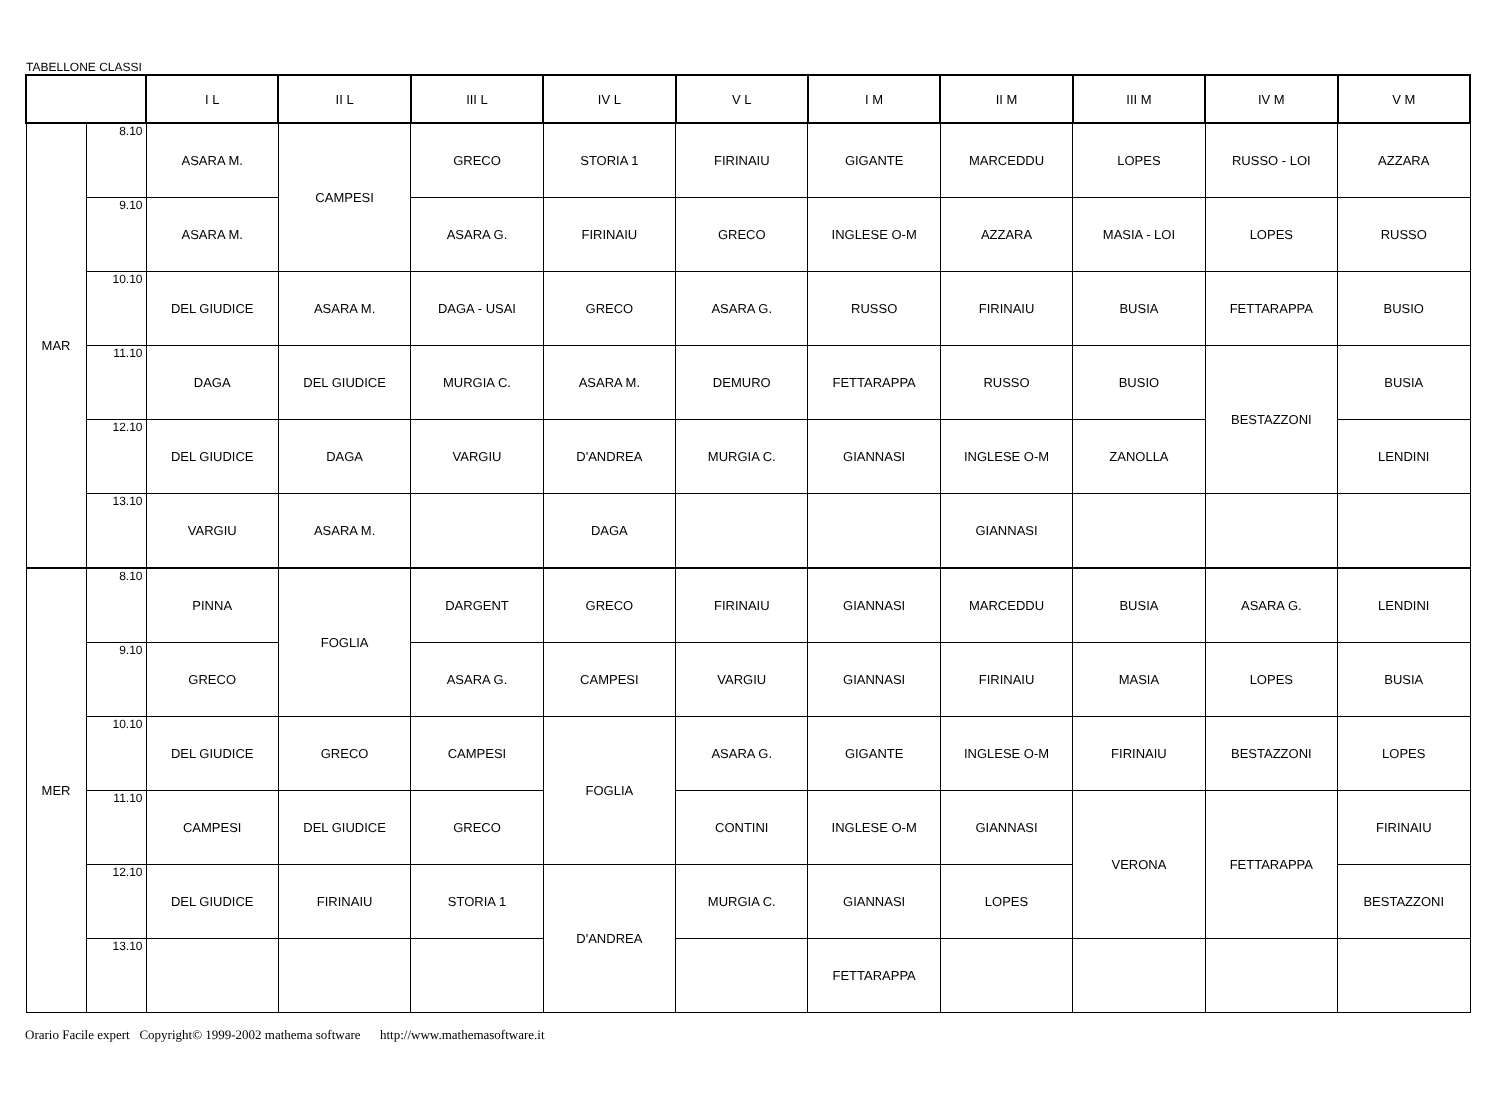TABELLONE CLASSI
| | | I L | II L | III L | IV L | V L | I M | II M | III M | IV M | V M |
| --- | --- | --- | --- | --- | --- | --- | --- | --- | --- | --- | --- |
| MAR | 8.10 | ASARA M. | CAMPESI | GRECO | STORIA 1 | FIRINAIU | GIGANTE | MARCEDDU | LOPES | RUSSO - LOI | AZZARA |
| | 9.10 | ASARA M. | | ASARA G. | FIRINAIU | GRECO | INGLESE O-M | AZZARA | MASIA - LOI | LOPES | RUSSO |
| | 10.10 | DEL GIUDICE | ASARA M. | DAGA - USAI | GRECO | ASARA G. | RUSSO | FIRINAIU | BUSIA | FETTARAPPA | BUSIO |
| | 11.10 | DAGA | DEL GIUDICE | MURGIA C. | ASARA M. | DEMURO | FETTARAPPA | RUSSO | BUSIO | BESTAZZONI | BUSIA |
| | 12.10 | DEL GIUDICE | DAGA | VARGIU | D'ANDREA | MURGIA C. | GIANNASI | INGLESE O-M | ZANOLLA | | LENDINI |
| | 13.10 | VARGIU | ASARA M. | | DAGA | | | GIANNASI | | | |
| MER | 8.10 | PINNA | FOGLIA | DARGENT | GRECO | FIRINAIU | GIANNASI | MARCEDDU | BUSIA | ASARA G. | LENDINI |
| | 9.10 | GRECO | | ASARA G. | CAMPESI | VARGIU | GIANNASI | FIRINAIU | MASIA | LOPES | BUSIA |
| | 10.10 | DEL GIUDICE | GRECO | CAMPESI | FOGLIA | ASARA G. | GIGANTE | INGLESE O-M | FIRINAIU | BESTAZZONI | LOPES |
| | 11.10 | CAMPESI | DEL GIUDICE | GRECO | | CONTINI | INGLESE O-M | GIANNASI | VERONA | FETTARAPPA | FIRINAIU |
| | 12.10 | DEL GIUDICE | FIRINAIU | STORIA 1 | D'ANDREA | MURGIA C. | GIANNASI | LOPES | | | BESTAZZONI |
| | 13.10 | | | | | | FETTARAPPA | | | | |
Orario Facile expert Copyright© 1999-2002 mathema software http://www.mathemasoftware.it